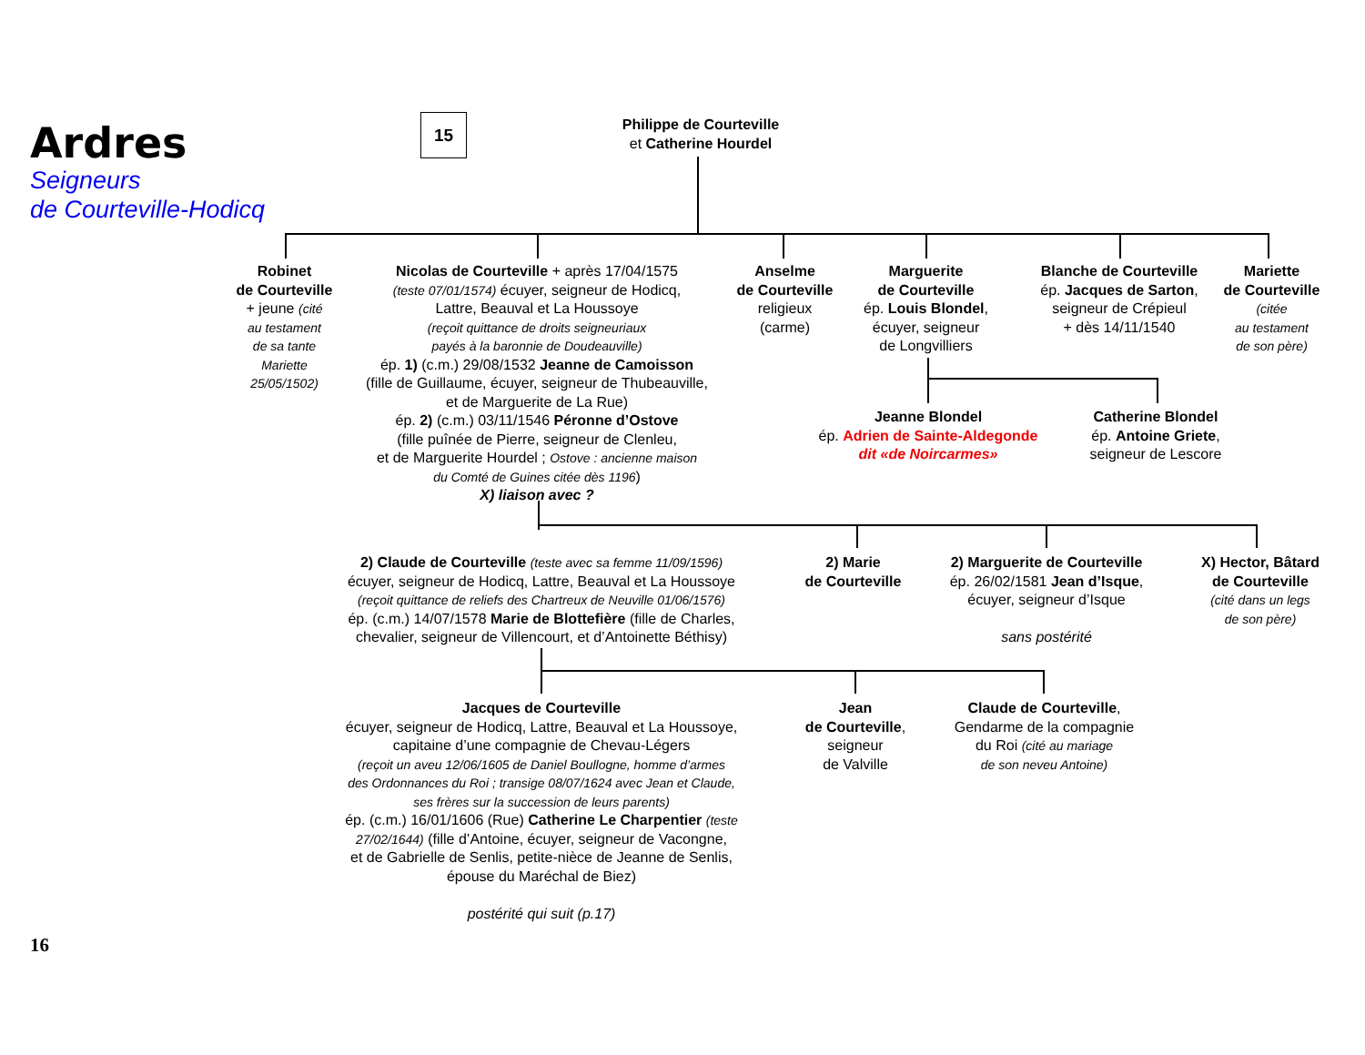Ardres
Seigneurs
de Courteville-Hodicq
15
Philippe de Courteville
et Catherine Hourdel
Robinet
de Courteville
+ jeune (cité
au testament
de sa tante
Mariette
25/05/1502)
Nicolas de Courteville + après 17/04/1575
(teste 07/01/1574) écuyer, seigneur de Hodicq,
Lattre, Beauval et La Houssoye
(reçoit quittance de droits seigneuriaux
payés à la baronnie de Doudeauville)
ép. 1) (c.m.) 29/08/1532 Jeanne de Camoisson
(fille de Guillaume, écuyer, seigneur de Thubeauville,
et de Marguerite de La Rue)
ép. 2) (c.m.) 03/11/1546 Péronne d’Ostove
(fille puînée de Pierre, seigneur de Clenleu,
et de Marguerite Hourdel ; Ostove : ancienne maison
du Comté de Guines citée dès 1196)
X) liaison avec ?
Anselme
de Courteville
religieux
(carme)
Marguerite
de Courteville
ép. Louis Blondel,
écuyer, seigneur
de Longvilliers
Blanche de Courteville
ép. Jacques de Sarton,
seigneur de Crépieul
+ dès 14/11/1540
Mariette
de Courteville
(citée
au testament
de son père)
Jeanne Blondel
ép. Adrien de Sainte-Aldegonde
dit «de Noircarmes»
Catherine Blondel
ép. Antoine Griete,
seigneur de Lescore
2) Claude de Courteville (teste avec sa femme 11/09/1596)
écuyer, seigneur de Hodicq, Lattre, Beauval et La Houssoye
(reçoit quittance de reliefs des Chartreux de Neuville 01/06/1576)
ép. (c.m.) 14/07/1578 Marie de Blottefière (fille de Charles,
chevalier, seigneur de Villencourt, et d’Antoinette Béthisy)
2) Marie
de Courteville
2) Marguerite de Courteville
ép. 26/02/1581 Jean d’Isque,
écuyer, seigneur d’Isque
sans postérité
X) Hector, Bâtard
de Courteville
(cité dans un legs
de son père)
Jacques de Courteville
écuyer, seigneur de Hodicq, Lattre, Beauval et La Houssoye,
capitaine d’une compagnie de Chevau-Légers
(reçoit un aveu 12/06/1605 de Daniel Boullogne, homme d’armes
des Ordonnances du Roi ; transige 08/07/1624 avec Jean et Claude,
ses frères sur la succession de leurs parents)
ép. (c.m.) 16/01/1606 (Rue) Catherine Le Charpentier (teste
27/02/1644) (fille d’Antoine, écuyer, seigneur de Vacongne,
et de Gabrielle de Senlis, petite-nièce de Jeanne de Senlis,
épouse du Maréchal de Biez)
postérité qui suit (p.17)
Jean
de Courteville,
seigneur
de Valville
Claude de Courteville,
Gendarme de la compagnie
du Roi (cité au mariage
de son neveu Antoine)
16